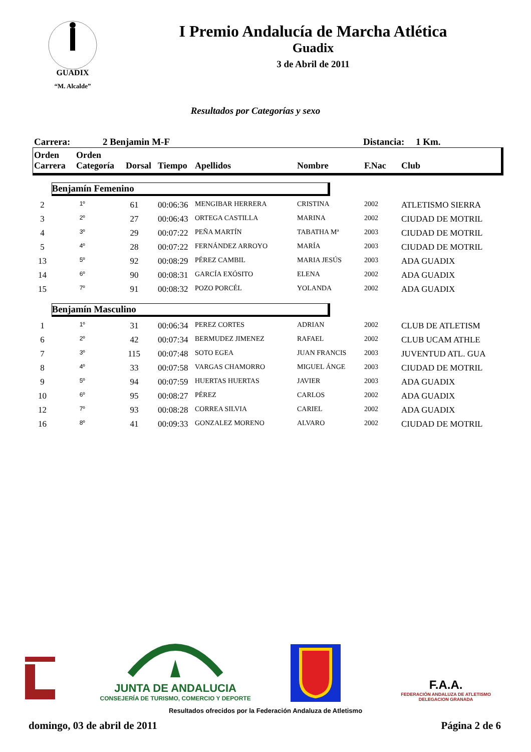GUADIX
“M. Alcalde”
I Premio Andalucía de Marcha Atlética
Guadix
3 de Abril de 2011
Resultados por Categorías y sexo
Carrera: 2 Benjamin M-F Distancia: 1 Km.
| Orden Carrera | Orden Categoría | Dorsal | Tiempo | Apellidos | Nombre | F.Nac | Club |
| --- | --- | --- | --- | --- | --- | --- | --- |
| Benjamín Femenino | | | | | | | |
| 2 | 1º | 61 | 00:06:36 | MENGIBAR HERRERA | CRISTINA | 2002 | ATLETISMO SIERRA |
| 3 | 2º | 27 | 00:06:43 | ORTEGA CASTILLA | MARINA | 2002 | CIUDAD DE MOTRIL |
| 4 | 3º | 29 | 00:07:22 | PEÑA MARTÍN | TABATHA Mª | 2003 | CIUDAD DE MOTRIL |
| 5 | 4º | 28 | 00:07:22 | FERNÁNDEZ ARROYO | MARÍA | 2003 | CIUDAD DE MOTRIL |
| 13 | 5º | 92 | 00:08:29 | PÉREZ CAMBIL | MARIA JESÚS | 2003 | ADA GUADIX |
| 14 | 6º | 90 | 00:08:31 | GARCÍA EXÓSITO | ELENA | 2002 | ADA GUADIX |
| 15 | 7º | 91 | 00:08:32 | POZO PORCÉL | YOLANDA | 2002 | ADA GUADIX |
| Benjamín Masculino | | | | | | | |
| 1 | 1º | 31 | 00:06:34 | PEREZ CORTES | ADRIAN | 2002 | CLUB DE ATLETISM |
| 6 | 2º | 42 | 00:07:34 | BERMUDEZ JIMENEZ | RAFAEL | 2002 | CLUB UCAM ATHLE |
| 7 | 3º | 115 | 00:07:48 | SOTO EGEA | JUAN FRANCIS | 2003 | JUVENTUD ATL. GUA |
| 8 | 4º | 33 | 00:07:58 | VARGAS CHAMORRO | MIGUEL ÁNGE | 2003 | CIUDAD DE MOTRIL |
| 9 | 5º | 94 | 00:07:59 | HUERTAS HUERTAS | JAVIER | 2003 | ADA GUADIX |
| 10 | 6º | 95 | 00:08:27 | PÉREZ | CARLOS | 2002 | ADA GUADIX |
| 12 | 7º | 93 | 00:08:28 | CORREA SILVIA | CARIEL | 2002 | ADA GUADIX |
| 16 | 8º | 41 | 00:09:33 | GONZALEZ MORENO | ALVARO | 2002 | CIUDAD DE MOTRIL |
JUNTA DE ANDALUCIA
CONSEJERÍA DE TURISMO, COMERCIO Y DEPORTE
F.A.A.
FEDERACIÓN ANDALUZA DE ATLETISMO
DELEGACION GRANADA
Resultados ofrecidos por la Federación Andaluza de Atletismo
domingo, 03 de abril de 2011 Página 2 de 6